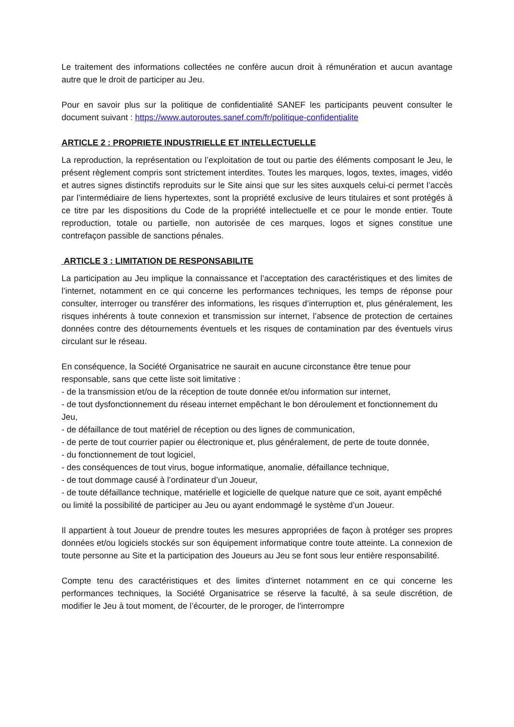Le traitement des informations collectées ne confère aucun droit à rémunération et aucun avantage autre que le droit de participer au Jeu.
Pour en savoir plus sur la politique de confidentialité SANEF les participants peuvent consulter le document suivant : https://www.autoroutes.sanef.com/fr/politique-confidentialite
ARTICLE 2 : PROPRIETE INDUSTRIELLE ET INTELLECTUELLE
La reproduction, la représentation ou l’exploitation de tout ou partie des éléments composant le Jeu, le présent règlement compris sont strictement interdites. Toutes les marques, logos, textes, images, vidéo et autres signes distinctifs reproduits sur le Site ainsi que sur les sites auxquels celui-ci permet l’accès par l’intermédiaire de liens hypertextes, sont la propriété exclusive de leurs titulaires et sont protégés à ce titre par les dispositions du Code de la propriété intellectuelle et ce pour le monde entier. Toute reproduction, totale ou partielle, non autorisée de ces marques, logos et signes constitue une contrefaçon passible de sanctions pénales.
ARTICLE 3 : LIMITATION DE RESPONSABILITE
La participation au Jeu implique la connaissance et l’acceptation des caractéristiques et des limites de l’internet, notamment en ce qui concerne les performances techniques, les temps de réponse pour consulter, interroger ou transférer des informations, les risques d’interruption et, plus généralement, les risques inhérents à toute connexion et transmission sur internet, l’absence de protection de certaines données contre des détournements éventuels et les risques de contamination par des éventuels virus circulant sur le réseau.
En conséquence, la Société Organisatrice ne saurait en aucune circonstance être tenue pour responsable, sans que cette liste soit limitative :
- de la transmission et/ou de la réception de toute donnée et/ou information sur internet,
- de tout dysfonctionnement du réseau internet empêchant le bon déroulement et fonctionnement du Jeu,
- de défaillance de tout matériel de réception ou des lignes de communication,
- de perte de tout courrier papier ou électronique et, plus généralement, de perte de toute donnée,
- du fonctionnement de tout logiciel,
- des conséquences de tout virus, bogue informatique, anomalie, défaillance technique,
- de tout dommage causé à l’ordinateur d’un Joueur,
- de toute défaillance technique, matérielle et logicielle de quelque nature que ce soit, ayant empêché ou limité la possibilité de participer au Jeu ou ayant endommagé le système d’un Joueur.
Il appartient à tout Joueur de prendre toutes les mesures appropriées de façon à protéger ses propres données et/ou logiciels stockés sur son équipement informatique contre toute atteinte. La connexion de toute personne au Site et la participation des Joueurs au Jeu se font sous leur entière responsabilité.
Compte tenu des caractéristiques et des limites d'internet notamment en ce qui concerne les performances techniques, la Société Organisatrice se réserve la faculté, à sa seule discrétion, de modifier le Jeu à tout moment, de l’écourter, de le proroger, de l'interrompre